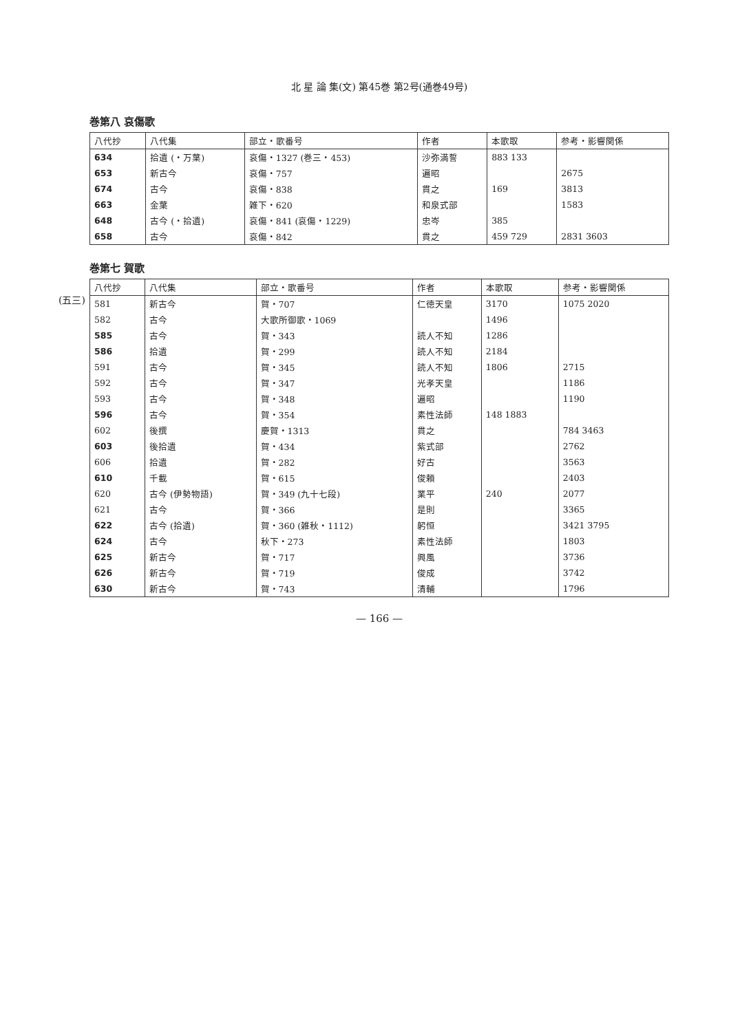北 星 論 集(文) 第45巻 第2号(通巻49号)
巻第八 哀傷歌
| 八代抄 | 八代集 | 部立・歌番号 | 作者 | 本歌取 | 参考・影響関係 |
| --- | --- | --- | --- | --- | --- |
| 634 | 拾遺 (・万葉) | 哀傷・1327 (巻三・453) | 沙弥満誓 | 883 133 | |
| 653 | 新古今 | 哀傷・757 | 遍昭 | | 2675 |
| 674 | 古今 | 哀傷・838 | 貫之 | 169 | 3813 |
| 663 | 金葉 | 雑下・620 | 和泉式部 | | 1583 |
| 648 | 古今 (・拾遺) | 哀傷・841 (哀傷・1229) | 忠岑 | 385 | |
| 658 | 古今 | 哀傷・842 | 貫之 | 459 729 | 2831 3603 |
巻第七 賀歌
(五三)
| 八代抄 | 八代集 | 部立・歌番号 | 作者 | 本歌取 | 参考・影響関係 |
| --- | --- | --- | --- | --- | --- |
| 581 | 新古今 | 賀・707 | 仁徳天皇 | 3170 | 1075 2020 |
| 582 | 古今 | 大歌所御歌・1069 | | 1496 | |
| 585 | 古今 | 賀・343 | 読人不知 | 1286 | |
| 586 | 拾遺 | 賀・299 | 読人不知 | 2184 | |
| 591 | 古今 | 賀・345 | 読人不知 | 1806 | 2715 |
| 592 | 古今 | 賀・347 | 光孝天皇 | | 1186 |
| 593 | 古今 | 賀・348 | 遍昭 | | 1190 |
| 596 | 古今 | 賀・354 | 素性法師 | 148 1883 | |
| 602 | 後撰 | 慶賀・1313 | 貫之 | | 784 3463 |
| 603 | 後拾遺 | 賀・434 | 紫式部 | | 2762 |
| 606 | 拾遺 | 賀・282 | 好古 | | 3563 |
| 610 | 千載 | 賀・615 | 俊頼 | | 2403 |
| 620 | 古今 (伊勢物語) | 賀・349 (九十七段) | 業平 | 240 | 2077 |
| 621 | 古今 | 賀・366 | 是則 | | 3365 |
| 622 | 古今 (拾遺) | 賀・360 (雑秋・1112) | 躬恒 | | 3421 3795 |
| 624 | 古今 | 秋下・273 | 素性法師 | | 1803 |
| 625 | 新古今 | 賀・717 | 興風 | | 3736 |
| 626 | 新古今 | 賀・719 | 俊成 | | 3742 |
| 630 | 新古今 | 賀・743 | 清輔 | | 1796 |
— 166 —